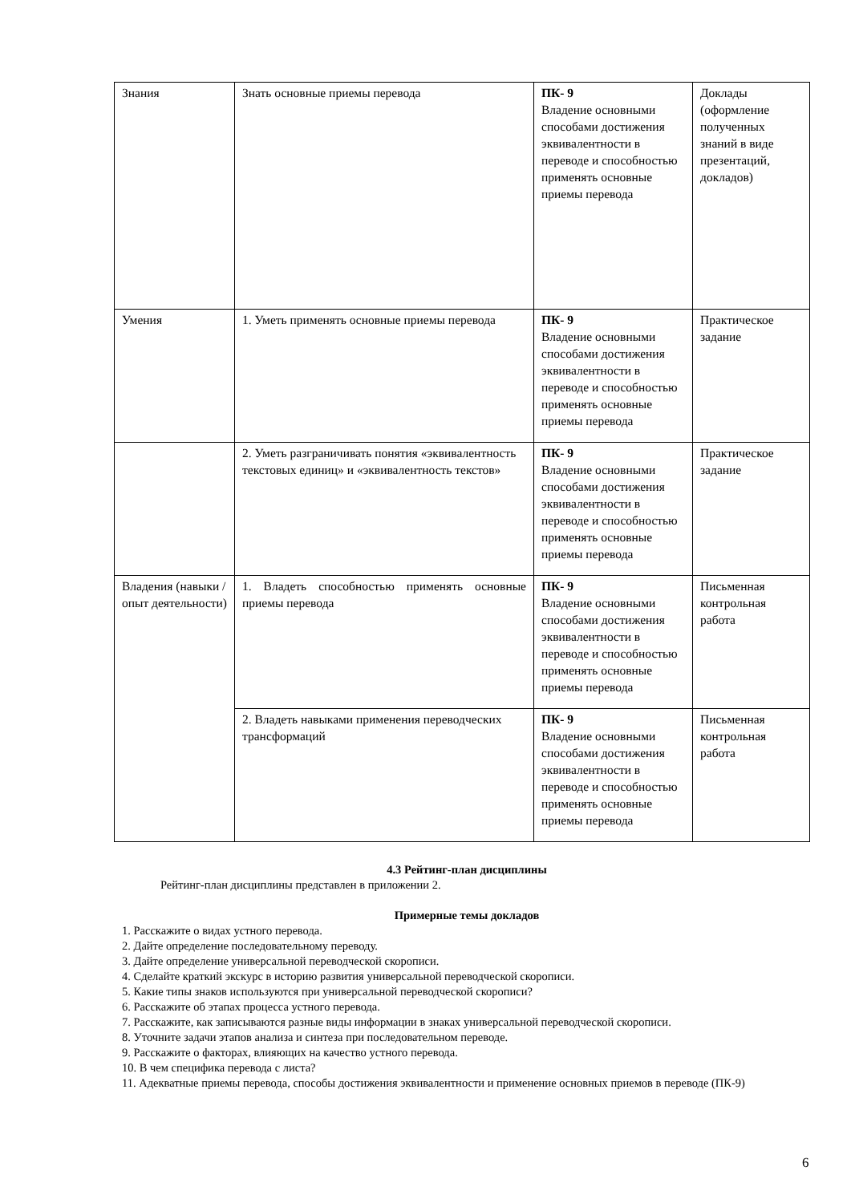| Знания | Знать основные приемы перевода | ПК- 9 Владение основными способами достижения эквивалентности в переводе и способностью применять основные приемы перевода | Доклады (оформление полученных знаний в виде презентаций, докладов) |
| Умения | 1. Уметь применять основные приемы перевода | ПК- 9 Владение основными способами достижения эквивалентности в переводе и способностью применять основные приемы перевода | Практическое задание |
| | 2. Уметь разграничивать понятия «эквивалентность текстовых единиц» и «эквивалентность текстов» | ПК- 9 Владение основными способами достижения эквивалентности в переводе и способностью применять основные приемы перевода | Практическое задание |
| Владения (навыки / опыт деятельности) | 1. Владеть способностью применять основные приемы перевода | ПК- 9 Владение основными способами достижения эквивалентности в переводе и способностью применять основные приемы перевода | Письменная контрольная работа |
| | 2. Владеть навыками применения переводческих трансформаций | ПК- 9 Владение основными способами достижения эквивалентности в переводе и способностью применять основные приемы перевода | Письменная контрольная работа |
4.3 Рейтинг-план дисциплины
Рейтинг-план дисциплины представлен в приложении 2.
Примерные темы докладов
1. Расскажите о видах устного перевода.
2. Дайте определение последовательному переводу.
3. Дайте определение универсальной переводческой скорописи.
4. Сделайте краткий экскурс в историю развития универсальной переводческой скорописи.
5. Какие типы знаков используются при универсальной переводческой скорописи?
6. Расскажите об этапах процесса устного перевода.
7. Расскажите, как записываются разные виды информации в знаках универсальной переводческой скорописи.
8. Уточните задачи этапов анализа и синтеза при последовательном переводе.
9. Расскажите о факторах, влияющих на качество устного перевода.
10. В чем специфика перевода с листа?
11. Адекватные приемы перевода, способы достижения эквивалентности и применение основных приемов в переводе (ПК-9)
6